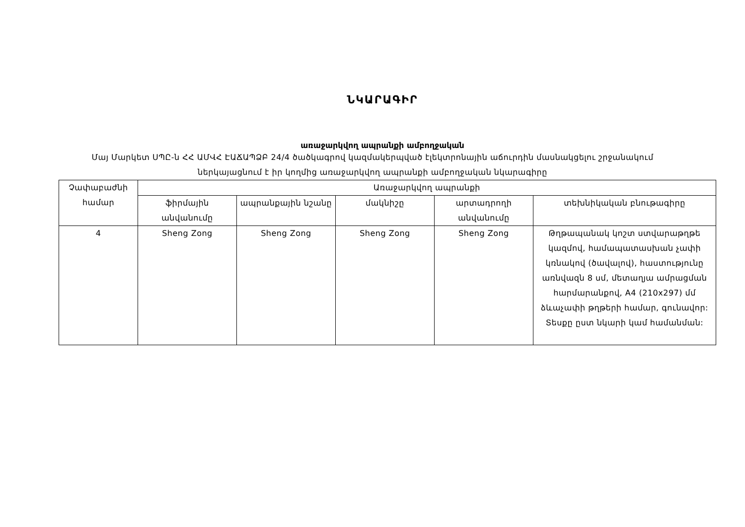ՆԿԱՐԱԳԻՐ
առաջարկվող ապրանքի ամբողջական
Մայ Մարկետ ՍՊԸ-ն ՀՀ ԱՄՎՀ ԷԱՃԱՊՁԲ 24/4 ծածկագրով կազմակերպված էլեկտրոնային աճուրդին մասնակցելու շրջանակում ներկայացնում է իր կողմից առաջարկվող ապրանքի ամբողջական նկարագիրը
| Չափաբաժնի համար | Առաջարկվող ապրանքի | | | | |
| --- | --- | --- | --- | --- | --- |
| | ֆիրմային անվանումը | ապրանքային նշանը | մակնիշը | արտադրողի անվանումը | տեխնիկական բնութագիրը |
| 4 | Sheng Zong | Sheng Zong | Sheng Zong | Sheng Zong | Թղթապանակ կոշտ ստվարաթղթե կազմով, համապատասխան չափի կռնակով (ծավալով), հաստությունը առնվազն 8 սմ, մետաղյա ամրացման հարմարանքով, A4 (210x297) մմ ձևաչափի թղթերի համար, գունավոր: Տեսքը ըստ նկարի կամ համանման: |